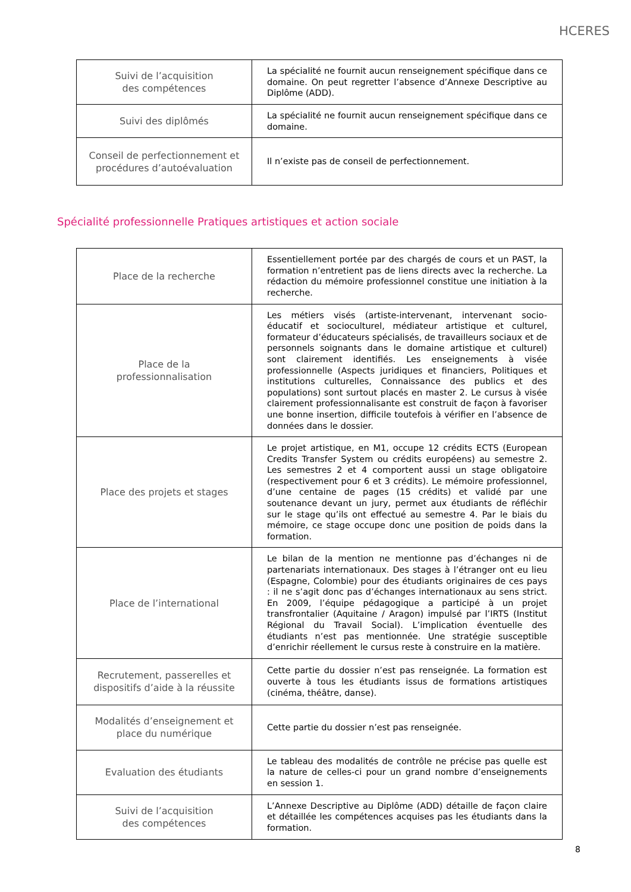HCERES
| Suivi de l’acquisition des compétences | La spécialité ne fournit aucun renseignement spécifique dans ce domaine. On peut regretter l’absence d’Annexe Descriptive au Diplôme (ADD). |
| Suivi des diplômés | La spécialité ne fournit aucun renseignement spécifique dans ce domaine. |
| Conseil de perfectionnement et procédures d’autoévaluation | Il n’existe pas de conseil de perfectionnement. |
Spécialité professionnelle Pratiques artistiques et action sociale
| Place de la recherche | Essentiellement portée par des chargés de cours et un PAST, la formation n’entretient pas de liens directs avec la recherche. La rédaction du mémoire professionnel constitue une initiation à la recherche. |
| Place de la professionnalisation | Les métiers visés (artiste-intervenant, intervenant socio-éducatif et socioculturel, médiateur artistique et culturel, formateur d’éducateurs spécialisés, de travailleurs sociaux et de personnels soignants dans le domaine artistique et culturel) sont clairement identifiés. Les enseignements à visée professionnelle (Aspects juridiques et financiers, Politiques et institutions culturelles, Connaissance des publics et des populations) sont surtout placés en master 2. Le cursus à visée clairement professionnalisante est construit de façon à favoriser une bonne insertion, difficile toutefois à vérifier en l’absence de données dans le dossier. |
| Place des projets et stages | Le projet artistique, en M1, occupe 12 crédits ECTS (European Credits Transfer System ou crédits européens) au semestre 2. Les semestres 2 et 4 comportent aussi un stage obligatoire (respectivement pour 6 et 3 crédits). Le mémoire professionnel, d’une centaine de pages (15 crédits) et validé par une soutenance devant un jury, permet aux étudiants de réfléchir sur le stage qu’ils ont effectué au semestre 4. Par le biais du mémoire, ce stage occupe donc une position de poids dans la formation. |
| Place de l’international | Le bilan de la mention ne mentionne pas d’échanges ni de partenariats internationaux. Des stages à l’étranger ont eu lieu (Espagne, Colombie) pour des étudiants originaires de ces pays : il ne s’agit donc pas d’échanges internationaux au sens strict. En 2009, l’équipe pédagogique a participé à un projet transfrontalier (Aquitaine / Aragon) impulsé par l’IRTS (Institut Régional du Travail Social). L’implication éventuelle des étudiants n’est pas mentionnée. Une stratégie susceptible d’enrichir réellement le cursus reste à construire en la matière. |
| Recrutement, passerelles et dispositifs d’aide à la réussite | Cette partie du dossier n’est pas renseignée. La formation est ouverte à tous les étudiants issus de formations artistiques (cinéma, théâtre, danse). |
| Modalités d’enseignement et place du numérique | Cette partie du dossier n’est pas renseignée. |
| Evaluation des étudiants | Le tableau des modalités de contrôle ne précise pas quelle est la nature de celles-ci pour un grand nombre d’enseignements en session 1. |
| Suivi de l’acquisition des compétences | L’Annexe Descriptive au Diplôme (ADD) détaille de façon claire et détaillée les compétences acquises pas les étudiants dans la formation. |
8